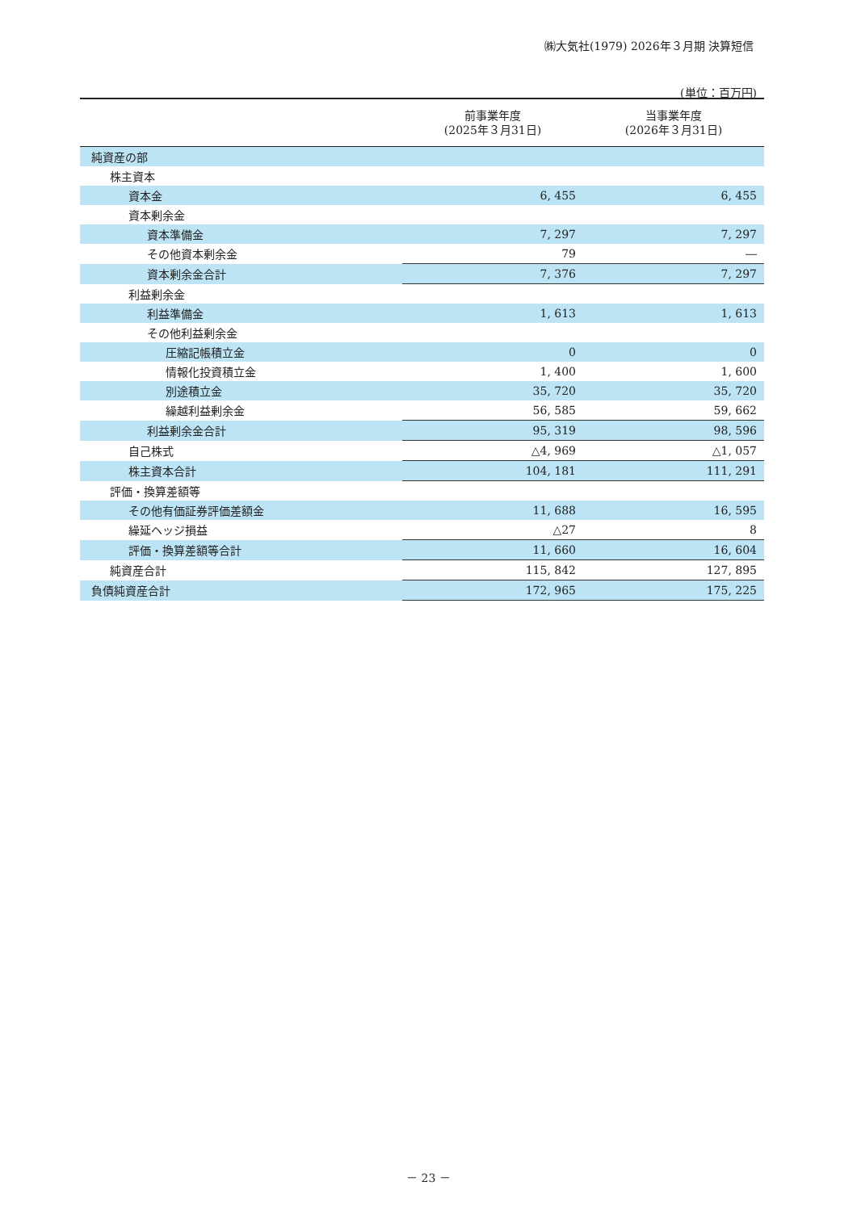㈱大気社(1979) 2026年３月期 決算短信
(単位：百万円)
| | 前事業年度 (2025年３月31日) | 当事業年度 (2026年３月31日) |
| --- | --- | --- |
| 純資産の部 | | |
| 株主資本 | | |
| 資本金 | 6, 455 | 6, 455 |
| 資本剰余金 | | |
| 資本準備金 | 7, 297 | 7, 297 |
| その他資本剰余金 | 79 | ― |
| 資本剰余金合計 | 7, 376 | 7, 297 |
| 利益剰余金 | | |
| 利益準備金 | 1, 613 | 1, 613 |
| その他利益剰余金 | | |
| 圧縮記帳積立金 | 0 | 0 |
| 情報化投資積立金 | 1, 400 | 1, 600 |
| 別途積立金 | 35, 720 | 35, 720 |
| 繰越利益剰余金 | 56, 585 | 59, 662 |
| 利益剰余金合計 | 95, 319 | 98, 596 |
| 自己株式 | △4, 969 | △1, 057 |
| 株主資本合計 | 104, 181 | 111, 291 |
| 評価・換算差額等 | | |
| その他有価証券評価差額金 | 11, 688 | 16, 595 |
| 繰延ヘッジ損益 | △27 | 8 |
| 評価・換算差額等合計 | 11, 660 | 16, 604 |
| 純資産合計 | 115, 842 | 127, 895 |
| 負債純資産合計 | 172, 965 | 175, 225 |
－ 23 －